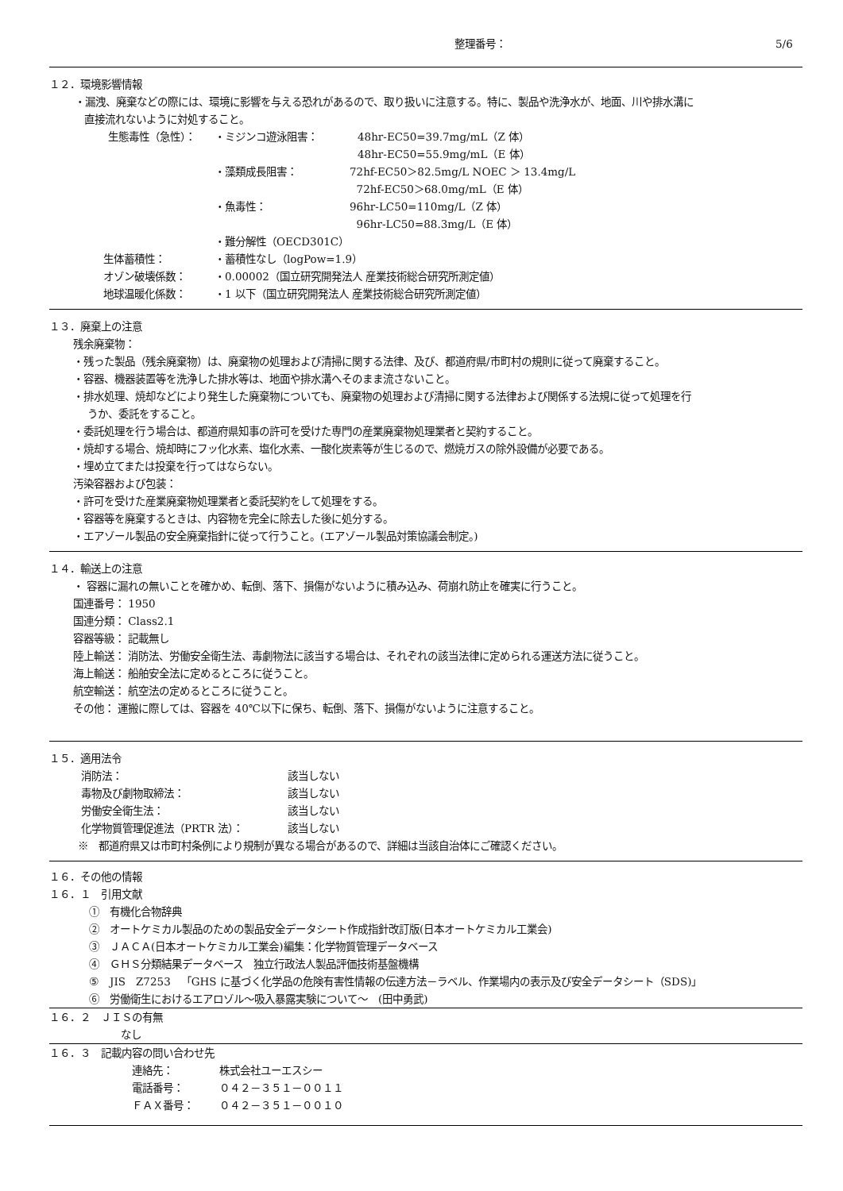整理番号： 5/6
１２．環境影響情報
・漏洩、廃棄などの際には、環境に影響を与える恐れがあるので、取り扱いに注意する。特に、製品や洗浄水が、地面、川や排水溝に
直接流れないように対処すること。
生態毒性（急性）： ・ミジンコ遊泳阻害： 48hr-EC50=39.7mg/mL（Z 体）
48hr-EC50=55.9mg/mL（E 体）
・藻類成長阻害： 72hf-EC50＞82.5mg/L NOEC ＞ 13.4mg/L
72hf-EC50＞68.0mg/mL（E 体）
・魚毒性： 96hr-LC50=110mg/L（Z 体）
96hr-LC50=88.3mg/L（E 体）
・難分解性（OECD301C）
生体蓄積性： ・蓄積性なし（logPow=1.9）
オゾン破壊係数： ・0.00002（国立研究開発法人 産業技術総合研究所測定値）
地球温暖化係数： ・1 以下（国立研究開発法人 産業技術総合研究所測定値）
１３．廃棄上の注意
残余廃棄物：
・残った製品（残余廃棄物）は、廃棄物の処理および清掃に関する法律、及び、都道府県/市町村の規則に従って廃棄すること。
・容器、機器装置等を洗浄した排水等は、地面や排水溝へそのまま流さないこと。
・排水処理、焼却などにより発生した廃棄物についても、廃棄物の処理および清掃に関する法律および関係する法規に従って処理を行
うか、委託をすること。
・委託処理を行う場合は、都道府県知事の許可を受けた専門の産業廃棄物処理業者と契約すること。
・焼却する場合、焼却時にフッ化水素、塩化水素、一酸化炭素等が生じるので、燃焼ガスの除外設備が必要である。
・埋め立てまたは投棄を行ってはならない。
汚染容器および包装：
・許可を受けた産業廃棄物処理業者と委託契約をして処理をする。
・容器等を廃棄するときは、内容物を完全に除去した後に処分する。
・エアゾール製品の安全廃棄指針に従って行うこと。(エアゾール製品対策協議会制定。)
１４．輸送上の注意
・ 容器に漏れの無いことを確かめ、転倒、落下、損傷がないように積み込み、荷崩れ防止を確実に行うこと。
国連番号： 1950
国連分類： Class2.1
容器等級： 記載無し
陸上輸送： 消防法、労働安全衛生法、毒劇物法に該当する場合は、それぞれの該当法律に定められる運送方法に従うこと。
海上輸送： 船舶安全法に定めるところに従うこと。
航空輸送： 航空法の定めるところに従うこと。
その他： 運搬に際しては、容器を 40℃以下に保ち、転倒、落下、損傷がないように注意すること。
１５．適用法令
消防法： 該当しない
毒物及び劇物取締法： 該当しない
労働安全衛生法： 該当しない
化学物質管理促進法（PRTR 法）： 該当しない
※　都道府県又は市町村条例により規制が異なる場合があるので、詳細は当該自治体にご確認ください。
１６．その他の情報
１６．１　引用文献
①　有機化合物辞典
②　オートケミカル製品のための製品安全データシート作成指針改訂版(日本オートケミカル工業会)
③　ＪＡＣＡ(日本オートケミカル工業会)編集：化学物質管理データベース
④　ＧＨＳ分類結果データベース　独立行政法人製品評価技術基盤機構
⑤　JIS　Z7253　「GHS に基づく化学品の危険有害性情報の伝達方法－ラベル、作業場内の表示及び安全データシート（SDS)」
⑥　労働衛生におけるエアロゾル～吸入暴露実験について～　(田中勇武)
１６．２　ＪＩＳの有無
なし
１６．３　記載内容の問い合わせ先
連絡先： 株式会社ユーエスシー
電話番号： ０４２－３５１－００１１
ＦＡＸ番号： ０４２－３５１－００１０